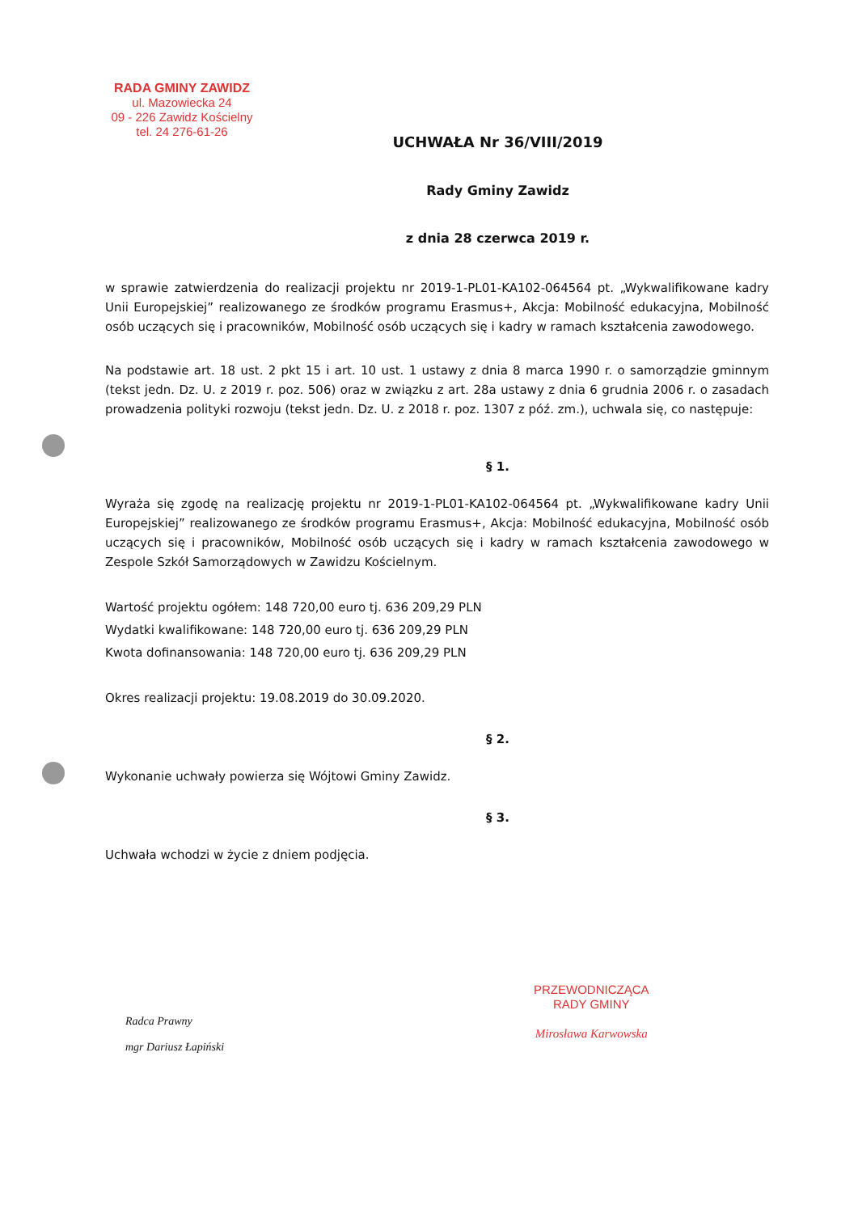RADA GMINY ZAWIDZ
ul. Mazowiecka 24
09 - 226 Zawidz Kościelny
tel. 24 276-61-26
UCHWAŁA Nr 36/VIII/2019
Rady Gminy Zawidz
z dnia 28 czerwca 2019 r.
w sprawie zatwierdzenia do realizacji projektu nr 2019-1-PL01-KA102-064564 pt. „Wykwalifikowane kadry Unii Europejskiej” realizowanego ze środków programu Erasmus+, Akcja: Mobilność edukacyjna, Mobilność osób uczących się i pracowników, Mobilność osób uczących się i kadry w ramach kształcenia zawodowego.
Na podstawie art. 18 ust. 2 pkt 15 i art. 10 ust. 1 ustawy z dnia 8 marca 1990 r. o samorządzie gminnym (tekst jedn. Dz. U. z 2019 r. poz. 506) oraz w związku z art. 28a ustawy z dnia 6 grudnia 2006 r. o zasadach prowadzenia polityki rozwoju (tekst jedn. Dz. U. z 2018 r. poz. 1307 z póź. zm.), uchwala się, co następuje:
§ 1.
Wyraża się zgodę na realizację projektu nr 2019-1-PL01-KA102-064564 pt. „Wykwalifikowane kadry Unii Europejskiej” realizowanego ze środków programu Erasmus+, Akcja: Mobilność edukacyjna, Mobilność osób uczących się i pracowników, Mobilność osób uczących się i kadry w ramach kształcenia zawodowego w Zespole Szkół Samorządowych w Zawidzu Kościelnym.
Wartość projektu ogółem: 148 720,00 euro tj. 636 209,29 PLN
Wydatki kwalifikowane: 148 720,00 euro tj. 636 209,29 PLN
Kwota dofinansowania: 148 720,00 euro tj. 636 209,29 PLN
Okres realizacji projektu: 19.08.2019 do 30.09.2020.
§ 2.
Wykonanie uchwały powierza się Wójtowi Gminy Zawidz.
§ 3.
Uchwała wchodzi w życie z dniem podjęcia.
Radca Prawny
mgr Dariusz Łapiński
PRZEWODNICZĄCA
RADY GMINY
Mirosława Karwowska